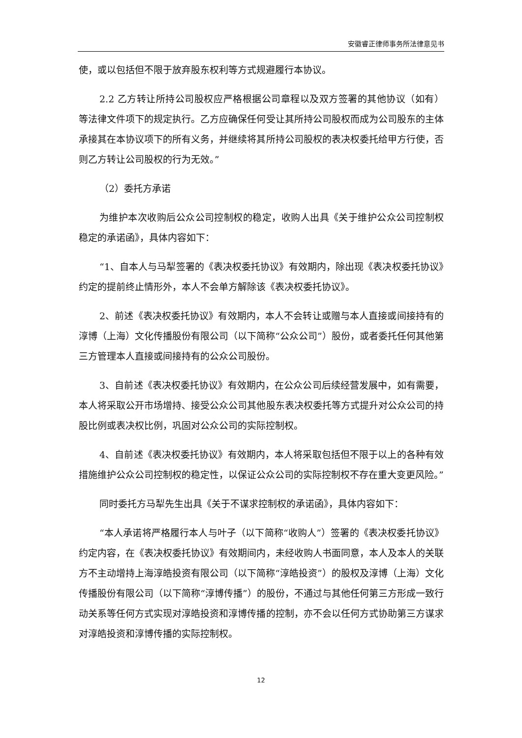安徽睿正律师事务所法律意见书
使，或以包括但不限于放弃股东权利等方式规避履行本协议。
2.2 乙方转让所持公司股权应严格根据公司章程以及双方签署的其他协议（如有）等法律文件项下的规定执行。乙方应确保任何受让其所持公司股权而成为公司股东的主体承接其在本协议项下的所有义务，并继续将其所持公司股权的表决权委托给甲方行使，否则乙方转让公司股权的行为无效。”
（2）委托方承诺
为维护本次收购后公众公司控制权的稳定，收购人出具《关于维护公众公司控制权稳定的承诺函》，具体内容如下：
“1、自本人与马犁签署的《表决权委托协议》有效期内，除出现《表决权委托协议》约定的提前终止情形外，本人不会单方解除该《表决权委托协议》。
2、前述《表决权委托协议》有效期内，本人不会转让或赠与本人直接或间接持有的淳博（上海）文化传播股份有限公司（以下简称“公众公司”）股份，或者委托任何其他第三方管理本人直接或间接持有的公众公司股份。
3、自前述《表决权委托协议》有效期内，在公众公司后续经营发展中，如有需要，本人将采取公开市场增持、接受公众公司其他股东表决权委托等方式提升对公众公司的持股比例或表决权比例，巩固对公众公司的实际控制权。
4、自前述《表决权委托协议》有效期内，本人将采取包括但不限于以上的各种有效措施维护公众公司控制权的稳定性，以保证公众公司的实际控制权不存在重大变更风险。”
同时委托方马犁先生出具《关于不谋求控制权的承诺函》，具体内容如下：
“本人承诺将严格履行本人与叶子（以下简称“收购人”）签署的《表决权委托协议》约定内容，在《表决权委托协议》有效期间内，未经收购人书面同意，本人及本人的关联方不主动增持上海淳皓投资有限公司（以下简称“淳皓投资”）的股权及淳博（上海）文化传播股份有限公司（以下简称“淳博传播”）的股份，不通过与其他任何第三方形成一致行动关系等任何方式实现对淳皓投资和淳博传播的控制，亦不会以任何方式协助第三方谋求对淳皓投资和淳博传播的实际控制权。
12